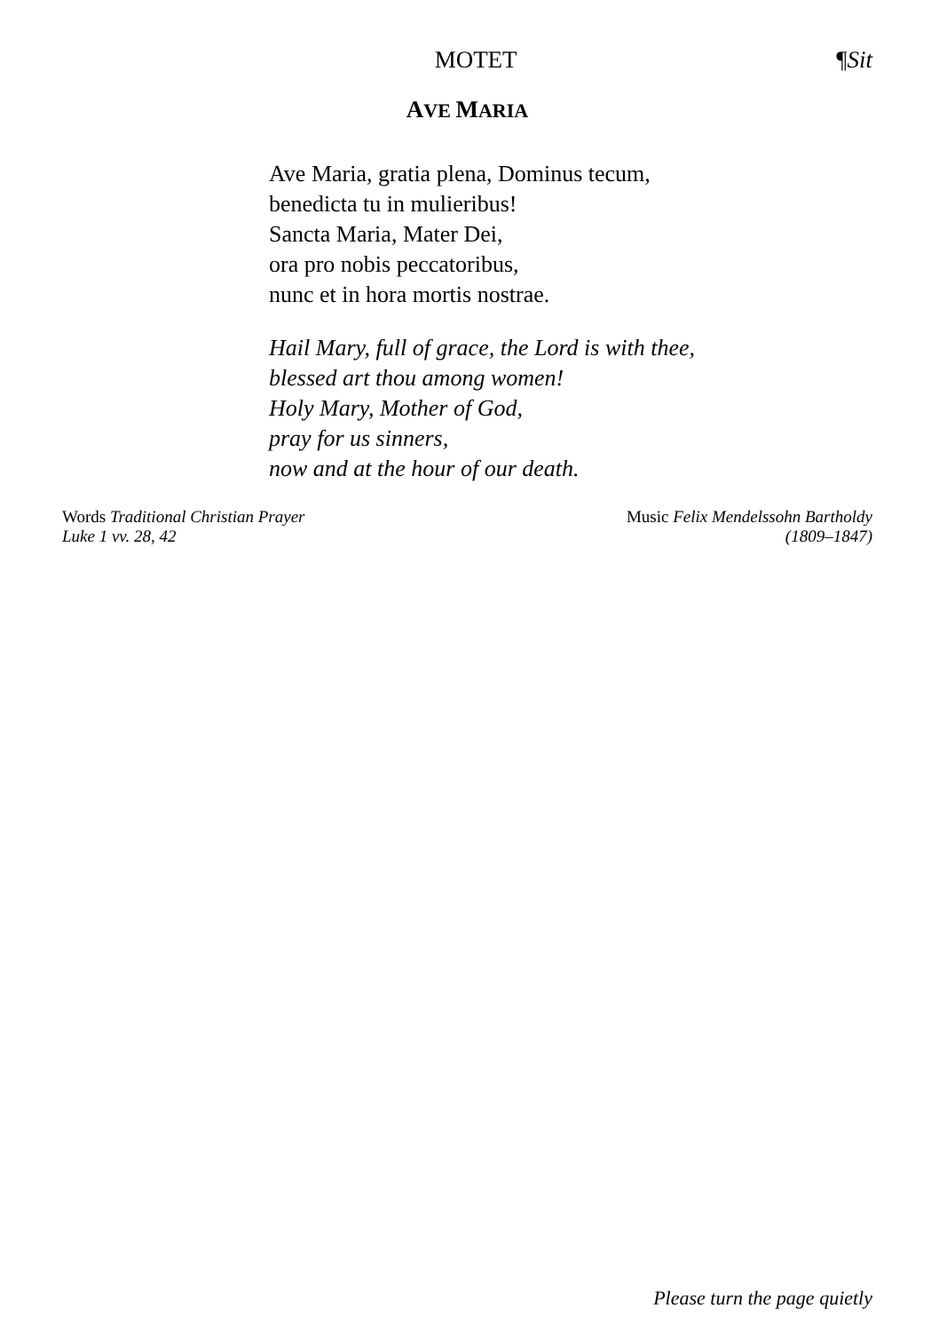MOTET ¶Sit
AVE MARIA
Ave Maria, gratia plena, Dominus tecum,
benedicta tu in mulieribus!
Sancta Maria, Mater Dei,
ora pro nobis peccatoribus,
nunc et in hora mortis nostrae.
Hail Mary, full of grace, the Lord is with thee,
blessed art thou among women!
Holy Mary, Mother of God,
pray for us sinners,
now and at the hour of our death.
Words Traditional Christian Prayer
Luke 1 vv. 28, 42
Music Felix Mendelssohn Bartholdy
(1809–1847)
Please turn the page quietly